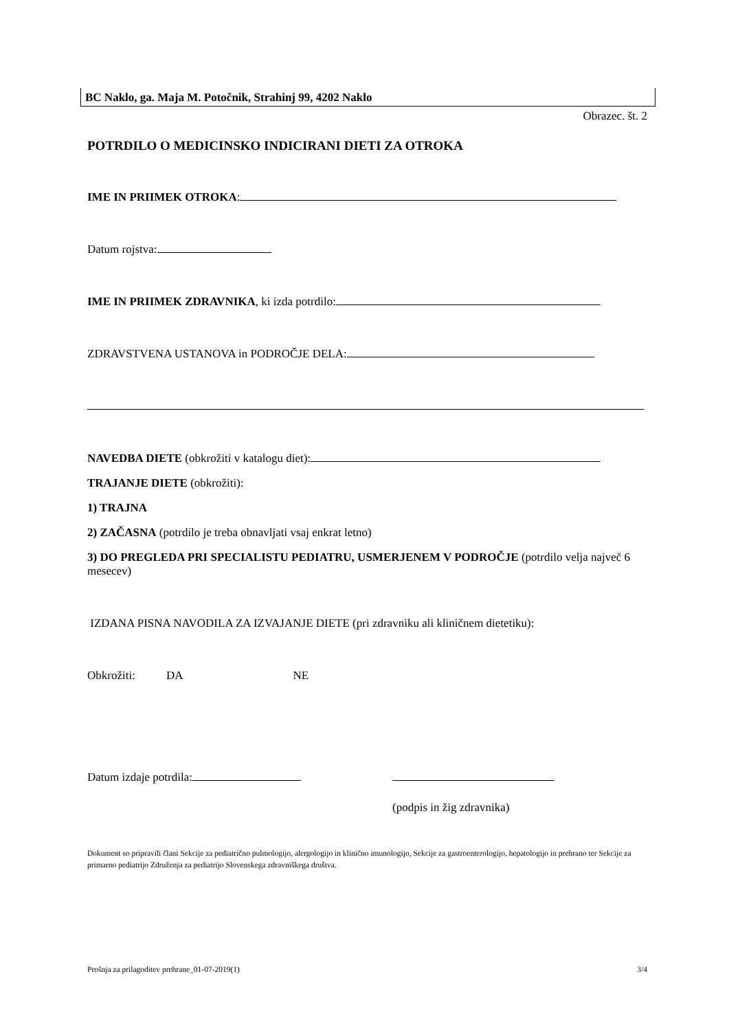BC Naklo, ga. Maja M. Potočnik, Strahinj 99, 4202 Naklo
Obrazec. št. 2
POTRDILO O MEDICINSKO INDICIRANI DIETI ZA OTROKA
IME IN PRIIMEK OTROKA:
Datum rojstva:
IME IN PRIIMEK ZDRAVNIKA, ki izda potrdilo:
ZDRAVSTVENA USTANOVA in PODROČJE DELA:
NAVEDBA DIETE (obkrožiti v katalogu diet):
TRAJANJE DIETE (obkrožiti):
1) TRAJNA
2) ZAČASNA (potrdilo je treba obnavljati vsaj enkrat letno)
3) DO PREGLEDA PRI SPECIALISTU PEDIATRU, USMERJENEM V PODROČJE (potrdilo velja največ 6 mesecev)
IZDANA PISNA NAVODILA ZA IZVAJANJE DIETE (pri zdravniku ali kliničnem dietetiku):
Obkrožiti: DA NE
Datum izdaje potrdila:
(podpis in žig zdravnika)
Dokument so pripravili člani Sekcije za pediatrično pulmologijo, alergologijo in klinično imunologijo, Sekcije za gastroenterologijo, hepatologijo in prehrano ter Sekcije za primarno pediatrijo Združenja za pediatrijo Slovenskega zdravniškega društva.
Prošnja za prilagoditev prehrane_01-07-2019(1) 3/4